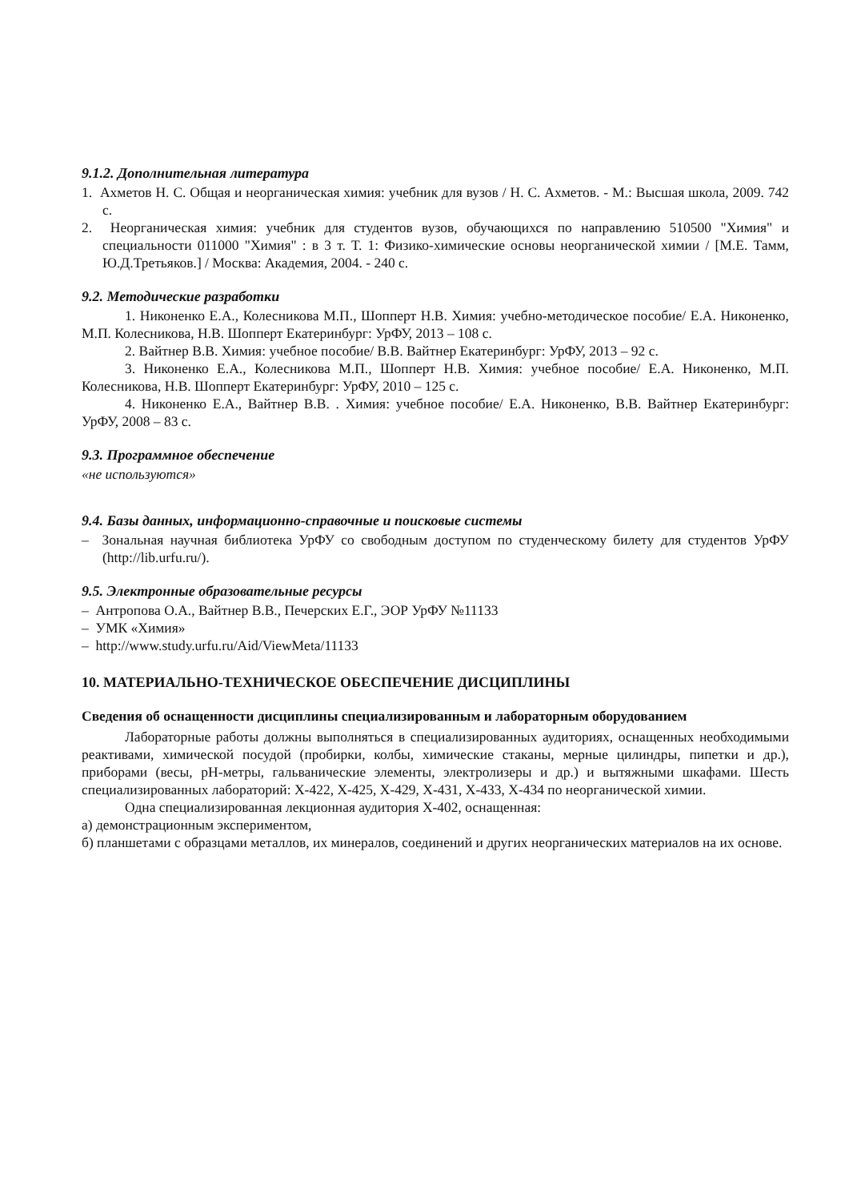9.1.2. Дополнительная литература
1. Ахметов Н. С. Общая и неорганическая химия: учебник для вузов / Н. С. Ахметов. - М.: Высшая школа, 2009. 742 с.
2. Неорганическая химия: учебник для студентов вузов, обучающихся по направлению 510500 "Химия" и специальности 011000 "Химия" : в 3 т. Т. 1: Физико-химические основы неорганической химии / [М.Е. Тамм, Ю.Д.Третьяков.] / Москва: Академия, 2004. - 240 с.
9.2. Методические разработки
1. Никоненко Е.А., Колесникова М.П., Шопперт Н.В. Химия: учебно-методическое пособие/ Е.А. Никоненко, М.П. Колесникова, Н.В. Шопперт Екатеринбург: УрФУ, 2013 – 108 с.
2. Вайтнер В.В. Химия: учебное пособие/ В.В. Вайтнер Екатеринбург: УрФУ, 2013 – 92 с.
3. Никоненко Е.А., Колесникова М.П., Шопперт Н.В. Химия: учебное пособие/ Е.А. Никоненко, М.П. Колесникова, Н.В. Шопперт Екатеринбург: УрФУ, 2010 – 125 с.
4. Никоненко Е.А., Вайтнер В.В. . Химия: учебное пособие/ Е.А. Никоненко, В.В. Вайтнер Екатеринбург: УрФУ, 2008 – 83 с.
9.3. Программное обеспечение
«не используются»
9.4. Базы данных, информационно-справочные и поисковые системы
– Зональная научная библиотека УрФУ со свободным доступом по студенческому билету для студентов УрФУ (http://lib.urfu.ru/).
9.5. Электронные образовательные ресурсы
– Антропова О.А., Вайтнер В.В., Печерских Е.Г., ЭОР УрФУ №11133
– УМК «Химия»
– http://www.study.urfu.ru/Aid/ViewMeta/11133
10. МАТЕРИАЛЬНО-ТЕХНИЧЕСКОЕ ОБЕСПЕЧЕНИЕ ДИСЦИПЛИНЫ
Сведения об оснащенности дисциплины специализированным и лабораторным оборудованием
Лабораторные работы должны выполняться в специализированных аудиториях, оснащенных необходимыми реактивами, химической посудой (пробирки, колбы, химические стаканы, мерные цилиндры, пипетки и др.), приборами (весы, pH-метры, гальванические элементы, электролизеры и др.) и вытяжными шкафами. Шесть специализированных лабораторий: Х-422, Х-425, Х-429, Х-431, Х-433, Х-434 по неорганической химии.
Одна специализированная лекционная аудитория Х-402, оснащенная:
а) демонстрационным экспериментом,
б) планшетами с образцами металлов, их минералов, соединений и других неорганических материалов на их основе.